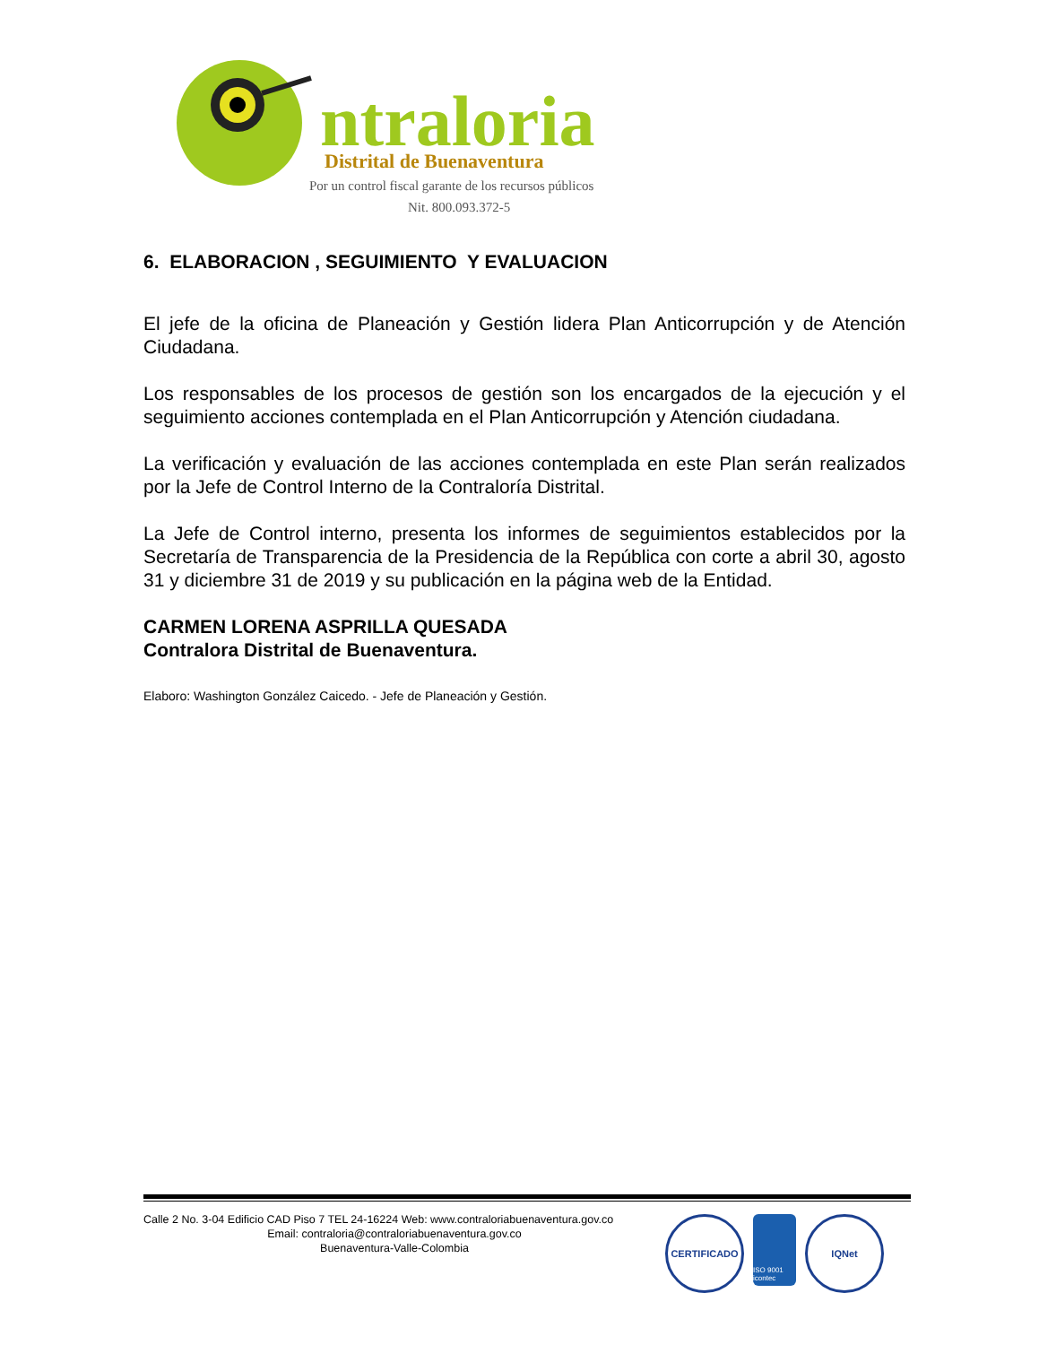ntraloria
Distrital de Buenaventura
Por un control fiscal garante de los recursos públicos
Nit. 800.093.372-5
6. ELABORACION , SEGUIMIENTO Y EVALUACION
El jefe de la oficina de Planeación y Gestión lidera Plan Anticorrupción y de Atención Ciudadana.
Los responsables de los procesos de gestión son los encargados de la ejecución y el seguimiento acciones contemplada en el Plan Anticorrupción y Atención ciudadana.
La verificación y evaluación de las acciones contemplada en este Plan serán realizados por la Jefe de Control Interno de la Contraloría Distrital.
La Jefe de Control interno, presenta los informes de seguimientos establecidos por la Secretaría de Transparencia de la Presidencia de la República con corte a abril 30, agosto 31 y diciembre 31 de 2019 y su publicación en la página web de la Entidad.
CARMEN LORENA ASPRILLA QUESADA
Contralora Distrital de Buenaventura.
Elaboro: Washington González Caicedo. - Jefe de Planeación y Gestión.
Calle 2 No. 3-04 Edificio CAD Piso 7 TEL 24-16224 Web: www.contraloriabuenaventura.gov.co
Email: contraloria@contraloriabuenaventura.gov.co
Buenaventura-Valle-Colombia
CERTIFICADO
ISO 9001 icontec
IQNet